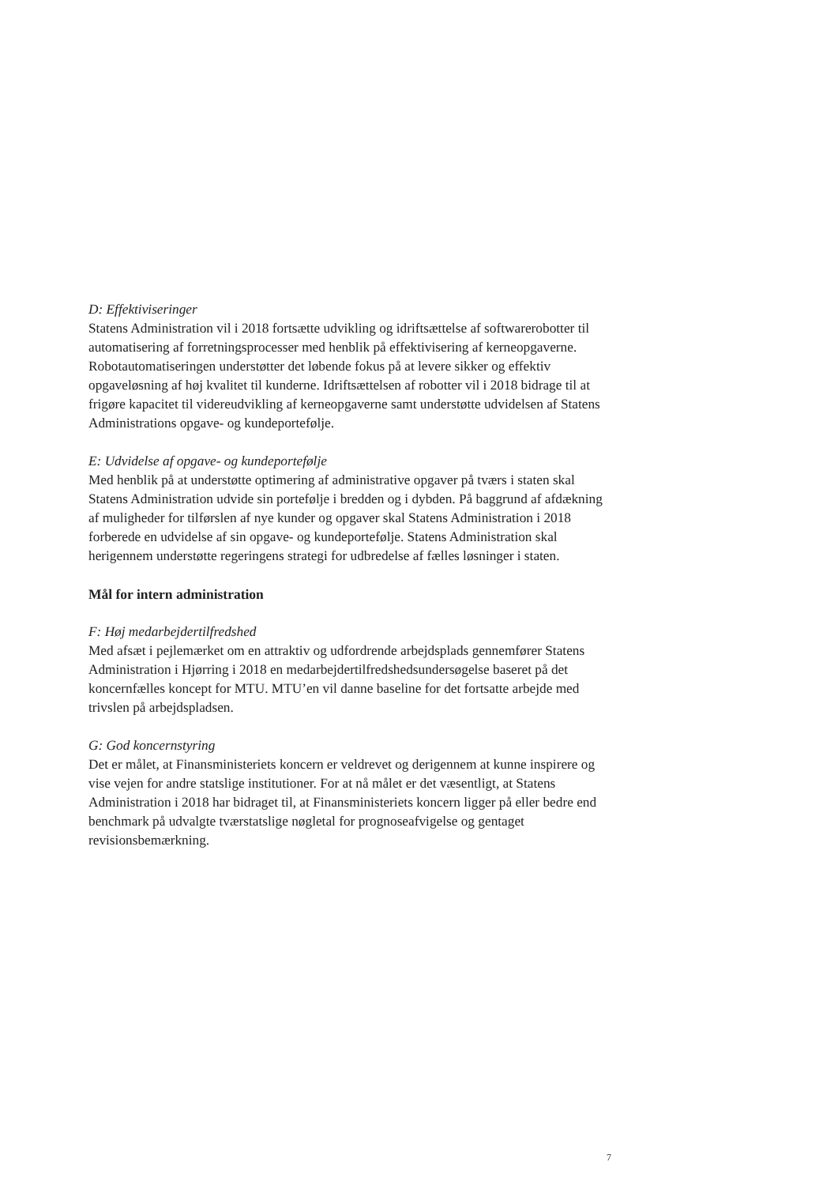D: Effektiviseringer
Statens Administration vil i 2018 fortsætte udvikling og idriftsættelse af softwarerobotter til automatisering af forretningsprocesser med henblik på effektivisering af kerneopgaverne. Robotautomatiseringen understøtter det løbende fokus på at levere sikker og effektiv opgaveløsning af høj kvalitet til kunderne. Idriftsættelsen af robotter vil i 2018 bidrage til at frigøre kapacitet til videreudvikling af kerneopgaverne samt understøtte udvidelsen af Statens Administrations opgave- og kundeportefølje.
E: Udvidelse af opgave- og kundeportefølje
Med henblik på at understøtte optimering af administrative opgaver på tværs i staten skal Statens Administration udvide sin portefølje i bredden og i dybden. På baggrund af afdækning af muligheder for tilførslen af nye kunder og opgaver skal Statens Administration i 2018 forberede en udvidelse af sin opgave- og kundeportefølje. Statens Administration skal herigennem understøtte regeringens strategi for udbredelse af fælles løsninger i staten.
Mål for intern administration
F: Høj medarbejdertilfredshed
Med afsæt i pejlemærket om en attraktiv og udfordrende arbejdsplads gennemfører Statens Administration i Hjørring i 2018 en medarbejdertilfredshedsundersøgelse baseret på det koncernfælles koncept for MTU. MTU’en vil danne baseline for det fortsatte arbejde med trivslen på arbejdspladsen.
G: God koncernstyring
Det er målet, at Finansministeriets koncern er veldrevet og derigennem at kunne inspirere og vise vejen for andre statslige institutioner. For at nå målet er det væsentligt, at Statens Administration i 2018 har bidraget til, at Finansministeriets koncern ligger på eller bedre end benchmark på udvalgte tværstatslige nøgletal for prognoseafvigelse og gentaget revisionsbemærkning.
7